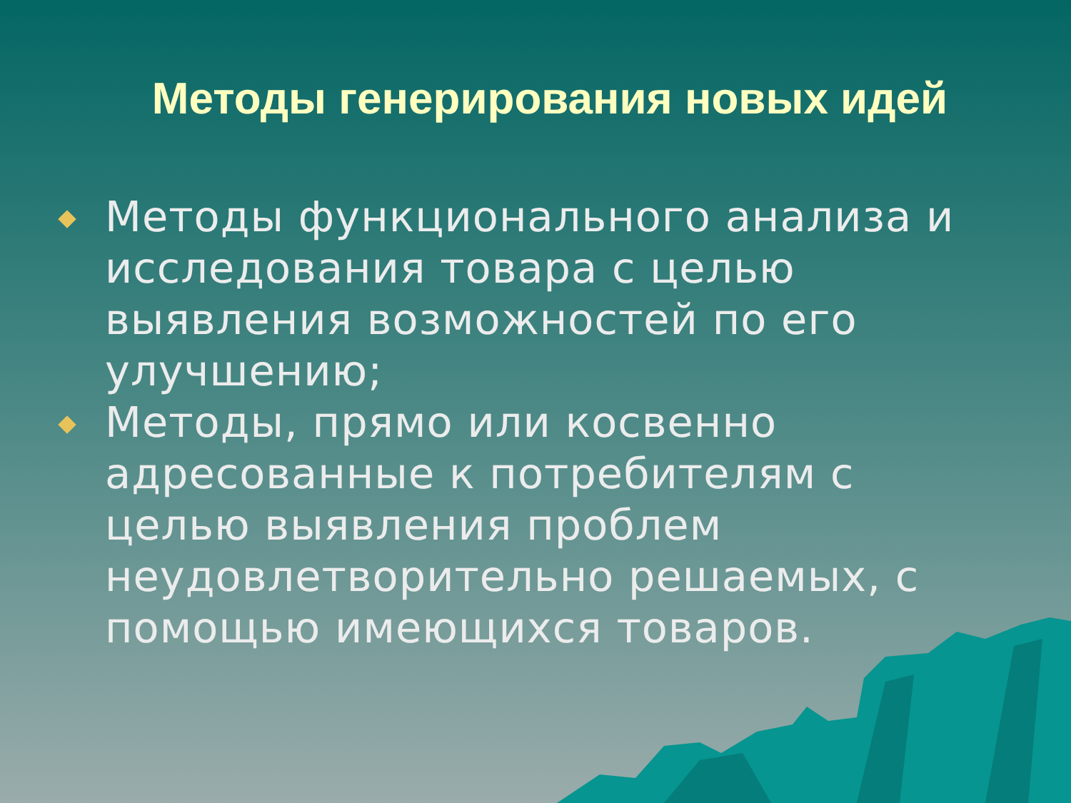Методы генерирования новых идей
Методы функционального анализа и исследования товара с целью выявления возможностей по его улучшению;
Методы, прямо или косвенно адресованные к потребителям с целью выявления проблем неудовлетворительно решаемых, с помощью имеющихся товаров.